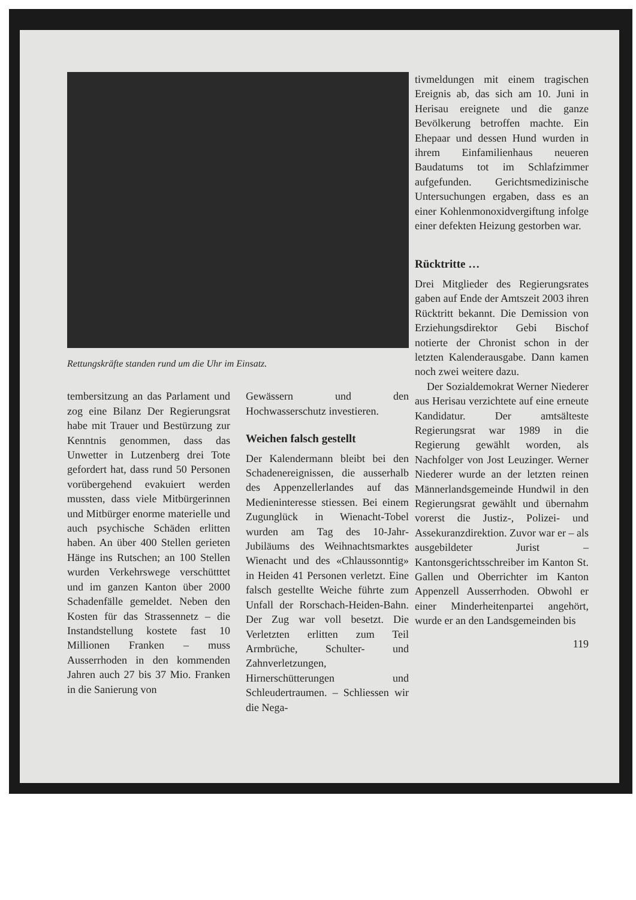Rettungskräfte standen rund um die Uhr im Einsatz.
tembersitzung an das Parlament und zog eine Bilanz Der Regierungsrat habe mit Trauer und Bestürzung zur Kenntnis genommen, dass das Unwetter in Lutzenberg drei Tote gefordert hat, dass rund 50 Personen vorübergehend evakuiert werden mussten, dass viele Mitbürgerinnen und Mitbürger enorme materielle und auch psychische Schäden erlitten haben. An über 400 Stellen gerieten Hänge ins Rutschen; an 100 Stellen wurden Verkehrswege verschütttet und im ganzen Kanton über 2000 Schadenfälle gemeldet. Neben den Kosten für das Strassennetz – die Instandstellung kostete fast 10 Millionen Franken – muss Ausserrhoden in den kommenden Jahren auch 27 bis 37 Mio. Franken in die Sanierung von
Gewässern und den Hochwasserschutz investieren.
Weichen falsch gestellt
Der Kalendermann bleibt bei den Schadenereignissen, die ausserhalb des Appenzellerlandes auf das Medieninteresse stiessen. Bei einem Zugunglück in Wienacht-Tobel wurden am Tag des 10-Jahr-Jubiläums des Weihnachtsmarktes Wienacht und des «Chlaussonntig» in Heiden 41 Personen verletzt. Eine falsch gestellte Weiche führte zum Unfall der Rorschach-Heiden-Bahn. Der Zug war voll besetzt. Die Verletzten erlitten zum Teil Armbrüche, Schulter- und Zahnverletzungen, Hirnerschütterungen und Schleudertraumen. – Schliessen wir die Nega-
tivmeldungen mit einem tragischen Ereignis ab, das sich am 10. Juni in Herisau ereignete und die ganze Bevölkerung betroffen machte. Ein Ehepaar und dessen Hund wurden in ihrem Einfamilienhaus neueren Baudatums tot im Schlafzimmer aufgefunden. Gerichtsmedizinische Untersuchungen ergaben, dass es an einer Kohlenmonoxidvergiftung infolge einer defekten Heizung gestorben war.
Rücktritte …
Drei Mitglieder des Regierungsrates gaben auf Ende der Amtszeit 2003 ihren Rücktritt bekannt. Die Demission von Erziehungsdirektor Gebi Bischof notierte der Chronist schon in der letzten Kalenderausgabe. Dann kamen noch zwei weitere dazu.
Der Sozialdemokrat Werner Niederer aus Herisau verzichtete auf eine erneute Kandidatur. Der amtsälteste Regierungsrat war 1989 in die Regierung gewählt worden, als Nachfolger von Jost Leuzinger. Werner Niederer wurde an der letzten reinen Männerlandsgemeinde Hundwil in den Regierungsrat gewählt und übernahm vorerst die Justiz-, Polizei- und Assekuranzdirektion. Zuvor war er – als ausgebildeter Jurist – Kantonsgerichtsschreiber im Kanton St. Gallen und Oberrichter im Kanton Appenzell Ausserrhoden. Obwohl er einer Minderheitenpartei angehört, wurde er an den Landsgemeinden bis
119